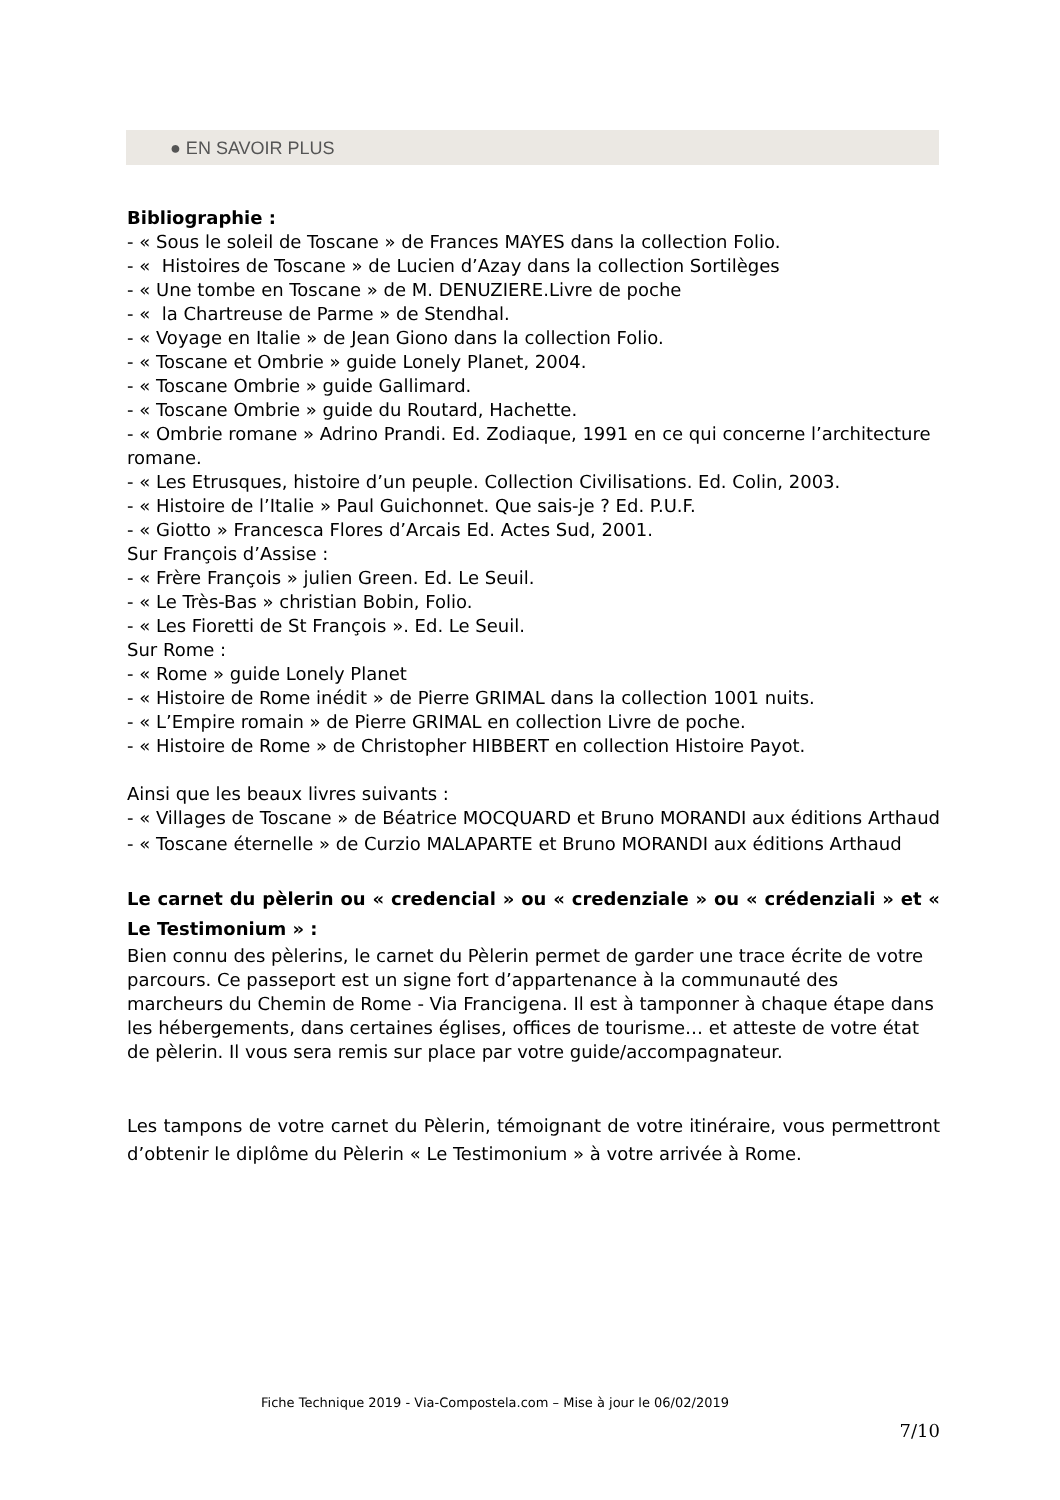● EN SAVOIR PLUS
Bibliographie :
- « Sous le soleil de Toscane » de Frances MAYES dans la collection Folio.
- « Histoires de Toscane » de Lucien d’Azay dans la collection Sortilèges
- « Une tombe en Toscane » de M. DENUZIERE.Livre de poche
- « la Chartreuse de Parme » de Stendhal.
- « Voyage en Italie » de Jean Giono dans la collection Folio.
- « Toscane et Ombrie » guide Lonely Planet, 2004.
- « Toscane Ombrie » guide Gallimard.
- « Toscane Ombrie » guide du Routard, Hachette.
- « Ombrie romane » Adrino Prandi. Ed. Zodiaque, 1991 en ce qui concerne l’architecture romane.
- « Les Etrusques, histoire d’un peuple. Collection Civilisations. Ed. Colin, 2003.
- « Histoire de l’Italie » Paul Guichonnet. Que sais-je ? Ed. P.U.F.
- « Giotto » Francesca Flores d’Arcais Ed. Actes Sud, 2001.
Sur François d’Assise :
- « Frère François » julien Green. Ed. Le Seuil.
- « Le Très-Bas » christian Bobin, Folio.
- « Les Fioretti de St François ». Ed. Le Seuil.
Sur Rome :
- « Rome » guide Lonely Planet
- « Histoire de Rome inédit » de Pierre GRIMAL dans la collection 1001 nuits.
- « L’Empire romain » de Pierre GRIMAL en collection Livre de poche.
- « Histoire de Rome » de Christopher HIBBERT en collection Histoire Payot.
Ainsi que les beaux livres suivants :
- « Villages de Toscane » de Béatrice MOCQUARD et Bruno MORANDI aux éditions Arthaud
- « Toscane éternelle » de Curzio MALAPARTE et Bruno MORANDI aux éditions Arthaud
Le carnet du pèlerin ou « credencial » ou « credenziale » ou « crédenziali » et « Le Testimonium » :
Bien connu des pèlerins, le carnet du Pèlerin permet de garder une trace écrite de votre parcours. Ce passeport est un signe fort d’appartenance à la communauté des marcheurs du Chemin de Rome - Via Francigena. Il est à tamponner à chaque étape dans les hébergements, dans certaines églises, offices de tourisme… et atteste de votre état de pèlerin. Il vous sera remis sur place par votre guide/accompagnateur.
Les tampons de votre carnet du Pèlerin, témoignant de votre itinéraire, vous permettront d’obtenir le diplôme du Pèlerin « Le Testimonium » à votre arrivée à Rome.
Fiche Technique 2019 - Via-Compostela.com – Mise à jour le 06/02/2019
7/10